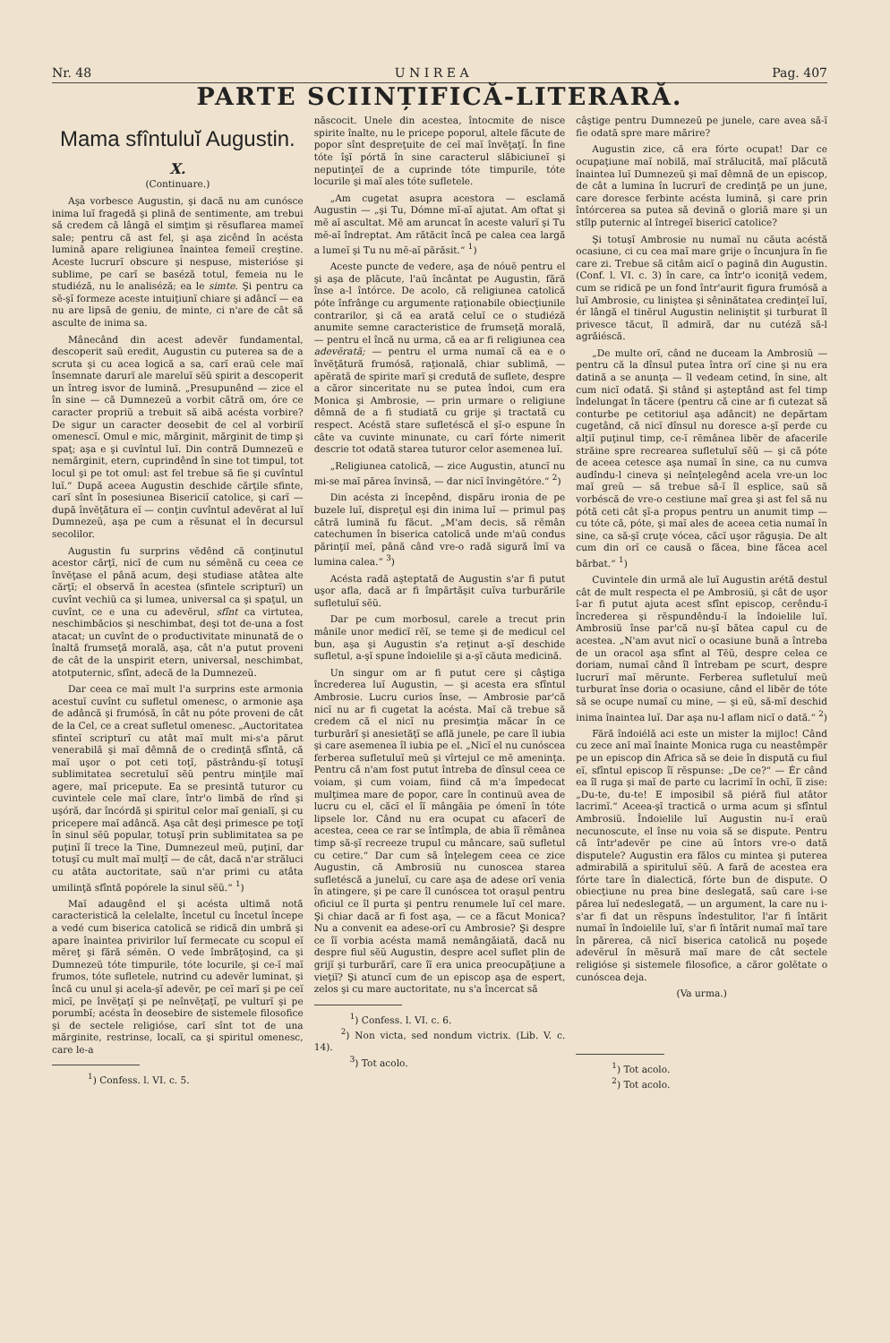Nr. 48 U N I R E A Pag. 407
PARTE SCIINȚIFICĂ-LITERARĂ.
Mama sfîntuluĭ Augustin.
X.
(Continuare.)
Aşa vorbesce Augustin, şi dacă nu am cunósce inima luĭ fragedă şi plină de sentimente, am trebui să credem că lângă el simţim şi rĕsuflarea mameĭ sale; pentru că ast fel, şi aşa zicênd în acésta lumină apare religiunea înaintea femeiĭ creştine. Aceste lucrurĭ obscure şi nespuse, misteriόse şi sublime, pe carĭ se baséză totul, femeia nu le studiéză, nu le analiséză; ea le simte. Şi pentru ca sĕ-şĭ formeze aceste intuiţiunĭ chiare şi adâncĭ — ea nu are lipsă de geniu, de minte, ci n'are de cât să asculte de inima sa.
Mânecând din acest adevĕr fundamental, descoperit saŭ eredit, Augustin cu puterea sa de a scruta şi cu acea logică a sa, carĭ eraŭ cele maĭ însemnate darurĭ ale mareluĭ sĕŭ spirit a descoperit un întreg isvor de lumină. „Presupunênd — zice el în sine — că Dumnezeŭ a vorbit cătră om, óre ce caracter propriŭ a trebuit să aibă acésta vorbire? De sigur un caracter deosebit de cel al vorbiriĭ omenescĭ. Omul e mic, mărginit, mărginit de timp şi spaţ; aşa e şi cuvîntul luĭ. Din contră Dumnezeŭ e nemărginit, etern, cuprindênd în sine tot timpul, tot locul şi pe tot omul: ast fel trebue să fie şi cuvîntul luĭ.“ După aceea Augustin deschide cărţile sfinte, carĭ sînt în posesiunea Bisericiĭ catolice, şi carĭ — după învĕţătura eĭ — conţin cuvîntul adevĕrat al luĭ Dumnezeŭ, aşa pe cum a rĕsunat el în decursul secolilor.
Augustin fu surprins vĕdênd că conţinutul acestor cărţĭ, nicĭ de cum nu sémĕnă cu ceea ce învĕţase el până acum, deşi studiase atâtea alte cărţĭ; el observă în acestea (sfintele scripturĭ) un cuvînt vechiŭ ca şi lumea, universal ca şi spaţul, un cuvînt, ce e una cu adevĕrul, sfînt ca virtutea, neschimbăcios şi neschimbat, deşi tot de-una a fost atacat; un cuvînt de o productivitate minunată de o înaltă frumseţă morală, aşa, cât n'a putut proveni de cât de la unspirit etern, universal, neschimbat, atotputernic, sfînt, adecă de la Dumnezeŭ.
Dar ceea ce maĭ mult l'a surprins este armonia acestuĭ cuvînt cu sufletul omenesc, o armonie aşa de adâncă şi frumόsă, în cât nu póte proveni de cât de la Cel, ce a creat sufletul omenesc. „Auctoritatea sfinteĭ scripturĭ cu atât maĭ mult mi-s'a părut venerabilă şi maĭ dêmnă de o credinţă sfîntă, că maĭ uşor o pot ceti toţĭ, păstrându-şĭ totuşĭ sublimitatea secretuluĭ sĕŭ pentru minţile maĭ agere, maĭ pricepute. Ea se presintă tuturor cu cuvintele cele maĭ clare, într'o limbă de rînd şi uşόră, dar încórdă şi spiritul celor maĭ genialĭ, şi cu pricepere maĭ adâncă. Aşa cât deşi primesce pe toţĭ în sinul sĕŭ popular, totuşĭ prin sublimitatea sa pe puţinĭ îĭ trece la Tine, Dumnezeul meŭ, puţinĭ, dar totuşĭ cu mult maĭ mulţĭ — de cât, dacă n'ar străluci cu atâta auctoritate, saŭ n'ar primi cu atâta umilinţă sfîntă popórele la sinul sĕŭ.“ <sup>1</sup>)
Maĭ adaugênd el şi acésta ultimă notă caracteristică la celelalte, încetul cu încetul începe a vedé cum biserica catolică se ridică din umbră şi apare înaintea privirilor luĭ fermecate cu scopul eĭ mĕreţ şi fără sémĕn. O vede îmbrăţoşind, ca şi Dumnezeŭ tóte timpurile, tóte locurile, şi ce-ĭ maĭ frumos, tóte sufletele, nutrind cu adevĕr luminat, şi încă cu unul şi acela-şĭ adevĕr, pe ceĭ marĭ şi pe ceĭ micĭ, pe învĕţaţĭ şi pe neînvĕţaţĭ, pe vulturĭ şi pe porumbĭ; acésta în deosebire de sistemele filosofice şi de sectele religiόse, carĭ sînt tot de una mărginite, restrinse, localĭ, ca şi spiritul omenesc, care le-a
<sup>1</sup>) Confess. l. VI. c. 5.
născocit. Unele din acestea, întocmite de nisce spirite înalte, nu le pricepe poporul, altele făcute de popor sînt despreţuite de ceĭ maĭ învĕţaţĭ. În fine tóte îşĭ pórtă în sine caracterul slăbiciuneĭ şi neputinţeĭ de a cuprinde tóte timpurile, tóte locurile şi maĭ ales tóte sufletele.
„Am cugetat asupra acestora — esclamă Augustin — „şi Tu, Dómne mĭ-aĭ ajutat. Am oftat şi mĕ aĭ ascultat. Mĕ am aruncat în aceste valurĭ şi Tu mĕ-aĭ îndreptat. Am rătăcit încă pe calea cea largă a lumeĭ şi Tu nu mĕ-aĭ părăsit.“ <sup>1</sup>)
Aceste puncte de vedere, aşa de nóuĕ pentru el şi aşa de plăcute, l'aŭ încântat pe Augustin, fără înse a-l întórce. De acolo, că religiunea catolică póte înfrânge cu argumente raţionabile obiecţiunile contrarilor, şi că ea arată celuĭ ce o studiéză anumite semne caracteristice de frumseţă morală, — pentru el încă nu urma, că ea ar fi religiunea cea adevĕrată; — pentru el urma numaĭ că ea e o învĕţătură frumόsă, raţională, chiar sublimă, — apĕrată de spirite marĭ şi credută de suflete, despre a căror sinceritate nu se putea îndoi, cum era Monica şi Ambrosie, — prin urmare o religiune dêmnă de a fi studiată cu grije şi tractată cu respect. Acéstă stare sufletéscă el şĭ-o espune în câte va cuvinte minunate, cu carĭ fórte nimerit descrie tot odată starea tuturor celor asemenea luĭ.
„Religiunea catolică, — zice Augustin, atuncĭ nu mi-se maĭ părea învinsă, — dar nicĭ învingĕtóre.“ <sup>2</sup>)
Din acésta zi începênd, dispăru ironia de pe buzele luĭ, dispreţul eşi din inima luĭ — primul paş cătră lumină fu făcut. „M'am decis, să rĕmân catechumen în biserica catolică unde m'aŭ condus părinţiĭ meĭ, până când vre-o radă sigură îmĭ va lumina calea.“ <sup>3</sup>)
Acésta radă aşteptată de Augustin s'ar fi putut uşor afla, dacă ar fi împărtăşit cuĭva turburările sufletuluĭ sĕŭ.
Dar pe cum morbosul, carele a trecut prin mânile unor medicĭ rĕĭ, se teme şi de medicul cel bun, aşa şi Augustin s'a reţinut a-şĭ deschide sufletul, a-şĭ spune îndoielile şi a-şĭ căuta medicină.
Un singur om ar fi putut cere şi câştiga încrederea luĭ Augustin, — şi acesta era sfîntul Ambrosie. Lucru curios înse, — Ambrosie par'că nicĭ nu ar fi cugetat la acésta. Maĭ că trebue să credem că el nicĭ nu presimţia măcar în ce turburărĭ şi anesietăţĭ se află junele, pe care îl iubia şi care asemenea îl iubia pe el. „Nicĭ el nu cunóscea ferberea sufletuluĭ meŭ şi vîrtejul ce mĕ ameninţa. Pentru că n'am fost putut întreba de dînsul ceea ce voiam, şi cum voiam, fiind că m'a împedecat mulţimea mare de popor, care în continuŭ avea de lucru cu el, căcĭ el îĭ mângăia pe ómenĭ în tóte lipsele lor. Când nu era ocupat cu afacerĭ de acestea, ceea ce rar se întîmpla, de abia îĭ rĕmânea timp să-şĭ recreeze trupul cu mâncare, saŭ sufletul cu cetire.“ Dar cum să înţelegem ceea ce zice Augustin, că Ambrosiŭ nu cunoscea starea sufletéscă a juneluĭ, cu care aşa de adese orĭ venia în atingere, şi pe care îl cunóscea tot oraşul pentru oficiul ce îl purta şi pentru renumele luĭ cel mare. Şi chiar dacă ar fi fost aşa, — ce a făcut Monica? Nu a convenit ea adese-orĭ cu Ambrosie? Şi despre ce îĭ vorbia acésta mamă nemângăiată, dacă nu despre fiul sĕŭ Augustin, despre acel suflet plin de grijĭ şi turburărĭ, care îĭ era unica preocupăţiune a vieţiĭ? Şi atuncĭ cum de un episcop aşa de espert, zelos şi cu mare auctoritate, nu s'a încercat să
<sup>1</sup>) Confess. l. VI. c. 6.
<sup>2</sup>) Non victa, sed nondum victrix. (Lib. V. c. 14).
<sup>3</sup>) Tot acolo.
câştige pentru Dumnezeŭ pe junele, care avea să-ĭ fie odată spre mare mărire?
Augustin zice, că era fórte ocupat! Dar ce ocupaţiune maĭ nobilă, maĭ strălucită, maĭ plăcută înaintea luĭ Dumnezeŭ şi maĭ dêmnă de un episcop, de cât a lumina în lucrurĭ de credinţă pe un june, care doresce ferbinte acésta lumină, şi care prin întórcerea sa putea să devină o gloriă mare şi un stîlp puternic al întregeĭ bisericĭ catolice?
Şi totuşĭ Ambrosie nu numaĭ nu căuta acéstă ocasiune, ci cu cea maĭ mare grije o încunjura în fie care zi. Trebue să citâm aicĭ o pagină din Augustin. (Conf. l. VI. c. 3) în care, ca într'o iconiţă vedem, cum se ridică pe un fond într'aurit figura frumósă a luĭ Ambrosie, cu liniştea şi sêninătatea credinţeĭ luĭ, ér lângă el tinĕrul Augustin neliniştit şi turburat îl privesce tăcut, îl admiră, dar nu cutéză să-l agrăiéscă.
„De multe orĭ, când ne duceam la Ambrosiŭ — pentru că la dînsul putea întra orĭ cine şi nu era datină a se anunţa — îl vedeam cetind, în sine, alt cum nicĭ odată. Şi stând şi aşteptând ast fel timp îndelungat în tăcere (pentru că cine ar fi cutezat să conturbe pe cetitoriul aşa adâncit) ne depărtam cugetând, că nicĭ dînsul nu doresce a-şĭ perde cu alţiĭ puţinul timp, ce-ĭ rĕmânea libĕr de afacerile străine spre recrearea sufletuluĭ sĕŭ — şi că póte de aceea cetesce aşa numaĭ în sine, ca nu cumva audîndu-l cineva şi neînţelegênd acela vre-un loc maĭ greŭ — să trebue să-ĭ îl esplice, saŭ să vorbéscă de vre-o cestiune maĭ grea şi ast fel să nu pótă ceti cât şĭ-a propus pentru un anumit timp — cu tóte că, póte, şi maĭ ales de aceea cetia numaĭ în sine, ca să-şĭ cruţe vócea, căcĭ uşor răguşia. De alt cum din orĭ ce causă o făcea, bine făcea acel bărbat.“ <sup>1</sup>)
Cuvintele din urmă ale luĭ Augustin arétă destul cât de mult respecta el pe Ambrosiŭ, şi cât de uşor î-ar fi putut ajuta acest sfînt episcop, cerêndu-ĭ încrederea şi rĕspundêndu-ĭ la îndoielile luĭ. Ambrosiŭ înse par'că nu-şĭ bătea capul cu de acestea. „N'am avut nicĭ o ocasiune bună a întreba de un oracol aşa sfînt al Tĕŭ, despre celea ce doriam, numaĭ când îl întrebam pe scurt, despre lucrurĭ maĭ mĕrunte. Ferberea sufletuluĭ meŭ turburat înse doria o ocasiune, când el libĕr de tóte să se ocupe numaĭ cu mine, — şi eŭ, să-mĭ deschid inima înaintea luĭ. Dar aşa nu-l aflam nicĭ o dată.“ <sup>2</sup>)
Fără îndoiélă aci este un mister la mijloc! Când cu zece anĭ maĭ înainte Monica ruga cu neastêmpĕr pe un episcop din Africa să se deie în dispută cu fiul eĭ, sfîntul episcop îĭ rĕspunse: „De ce?“ — Ér când ea îl ruga şi maĭ de parte cu lacrimĭ în ochĭ, îĭ zise: „Du-te, du-te! E imposibil să piéră fiul atâtor lacrimĭ.“ Aceea-şĭ tractică o urma acum şi sfîntul Ambrosiŭ. Îndoielile luĭ Augustin nu-ĭ eraŭ necunoscute, el înse nu voia să se dispute. Pentru că într'adevĕr pe cine aŭ întors vre-o dată disputele? Augustin era fălos cu mintea şi puterea admirabilă a spirituluĭ sĕŭ. A fară de acestea era fórte tare în dialectică, fórte bun de dispute. O obiecţiune nu prea bine deslegată, saŭ care i-se părea luĭ nedeslegată, — un argument, la care nu i-s'ar fi dat un rĕspuns îndestulitor, l'ar fi întărit numaĭ în îndoielile luĭ, s'ar fi întărit numaĭ maĭ tare în părerea, că nicĭ biserica catolică nu poşede adevĕrul în mĕsură maĭ mare de cât sectele religiόse şi sistemele filosofice, a căror golĕtate o cunóscea deja.
(Va urma.)
<sup>1</sup>) Tot acolo.
<sup>2</sup>) Tot acolo.